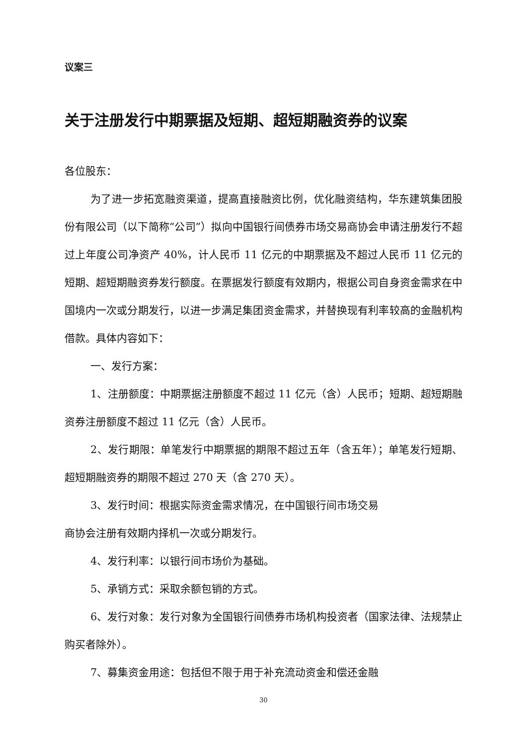议案三
关于注册发行中期票据及短期、超短期融资券的议案
各位股东：
为了进一步拓宽融资渠道，提高直接融资比例，优化融资结构，华东建筑集团股份有限公司（以下简称“公司”）拟向中国银行间债券市场交易商协会申请注册发行不超过上年度公司净资产 40%，计人民币 11 亿元的中期票据及不超过人民币 11 亿元的短期、超短期融资券发行额度。在票据发行额度有效期内，根据公司自身资金需求在中国境内一次或分期发行，以进一步满足集团资金需求，并替换现有利率较高的金融机构借款。具体内容如下：
一、发行方案：
1、注册额度：中期票据注册额度不超过 11 亿元（含）人民币；短期、超短期融资券注册额度不超过 11 亿元（含）人民币。
2、发行期限：单笔发行中期票据的期限不超过五年（含五年）；单笔发行短期、超短期融资券的期限不超过 270 天（含 270 天）。
3、发行时间：根据实际资金需求情况，在中国银行间市场交易
商协会注册有效期内择机一次或分期发行。
4、发行利率：以银行间市场价为基础。
5、承销方式：采取余额包销的方式。
6、发行对象：发行对象为全国银行间债券市场机构投资者（国家法律、法规禁止购买者除外）。
7、募集资金用途：包括但不限于用于补充流动资金和偿还金融
30